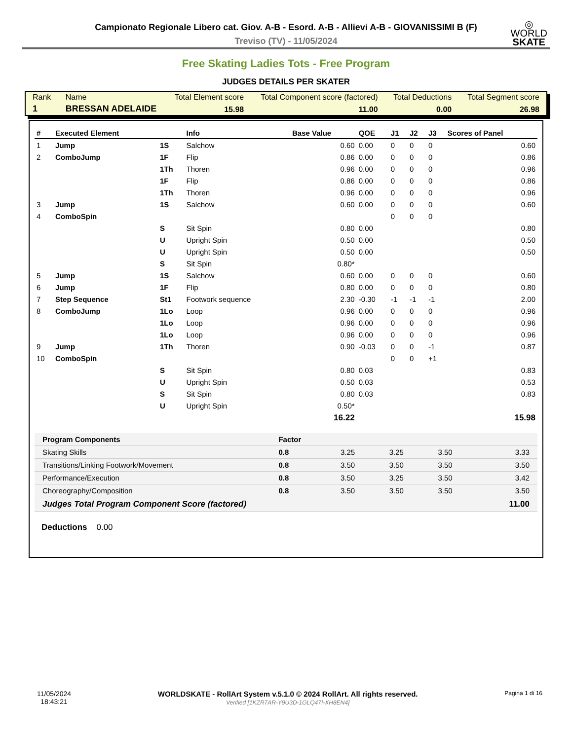◎
WORLD
SKATE
Campionato Regionale Libero cat. Giov. A-B - Esord. A-B - Allievi A-B - GIOVANISSIMI B (F)
Treviso (TV) - 11/05/2024
Free Skating Ladies Tots - Free Program
JUDGES DETAILS PER SKATER
| Rank | Name | Total Element score | Total Component score (factored) | Total Deductions | Total Segment score |
| 1 | BRESSAN ADELAIDE | 15.98 | 11.00 | 0.00 | 26.98 |
| # | Executed Element | | Info | Base Value | QOE | J1 | J2 | J3 | Scores of Panel |
| --- | --- | --- | --- | --- | --- | --- | --- | --- | --- |
| 1 | Jump | 1S | Salchow | 0.60 | 0.00 | 0 | 0 | 0 | 0.60 |
| 2 | ComboJump | 1F | Flip | 0.86 | 0.00 | 0 | 0 | 0 | 0.86 |
| | | 1Th | Thoren | 0.96 | 0.00 | 0 | 0 | 0 | 0.96 |
| | | 1F | Flip | 0.86 | 0.00 | 0 | 0 | 0 | 0.86 |
| | | 1Th | Thoren | 0.96 | 0.00 | 0 | 0 | 0 | 0.96 |
| 3 | Jump | 1S | Salchow | 0.60 | 0.00 | 0 | 0 | 0 | 0.60 |
| 4 | ComboSpin | | | | | 0 | 0 | 0 | |
| | | S | Sit Spin | 0.80 | 0.00 | | | | 0.80 |
| | | U | Upright Spin | 0.50 | 0.00 | | | | 0.50 |
| | | U | Upright Spin | 0.50 | 0.00 | | | | 0.50 |
| | | S | Sit Spin | 0.80* | | | | | |
| 5 | Jump | 1S | Salchow | 0.60 | 0.00 | 0 | 0 | 0 | 0.60 |
| 6 | Jump | 1F | Flip | 0.80 | 0.00 | 0 | 0 | 0 | 0.80 |
| 7 | Step Sequence | St1 | Footwork sequence | 2.30 | -0.30 | -1 | -1 | -1 | 2.00 |
| 8 | ComboJump | 1Lo | Loop | 0.96 | 0.00 | 0 | 0 | 0 | 0.96 |
| | | 1Lo | Loop | 0.96 | 0.00 | 0 | 0 | 0 | 0.96 |
| | | 1Lo | Loop | 0.96 | 0.00 | 0 | 0 | 0 | 0.96 |
| 9 | Jump | 1Th | Thoren | 0.90 | -0.03 | 0 | 0 | -1 | 0.87 |
| 10 | ComboSpin | | | | | 0 | 0 | +1 | |
| | | S | Sit Spin | 0.80 | 0.03 | | | | 0.83 |
| | | U | Upright Spin | 0.50 | 0.03 | | | | 0.53 |
| | | S | Sit Spin | 0.80 | 0.03 | | | | 0.83 |
| | | U | Upright Spin | 0.50* | | | | | |
| | | | | 16.22 | | | | | 15.98 |
| Program Components | Factor | | | | |
| Skating Skills | 0.8 | 3.25 | 3.25 | 3.50 | 3.33 |
| Transitions/Linking Footwork/Movement | 0.8 | 3.50 | 3.50 | 3.50 | 3.50 |
| Performance/Execution | 0.8 | 3.50 | 3.25 | 3.50 | 3.42 |
| Choreography/Composition | 0.8 | 3.50 | 3.50 | 3.50 | 3.50 |
| Judges Total Program Component Score (factored) | | | | | 11.00 |
Deductions 0.00
11/05/2024
18:43:21
WORLDSKATE - RollArt System v.5.1.0 © 2024 RollArt. All rights reserved.
Verified [1KZR7AR-Y9U3D-1GLQ47I-XH8EN4]
Pagina 1 di 16